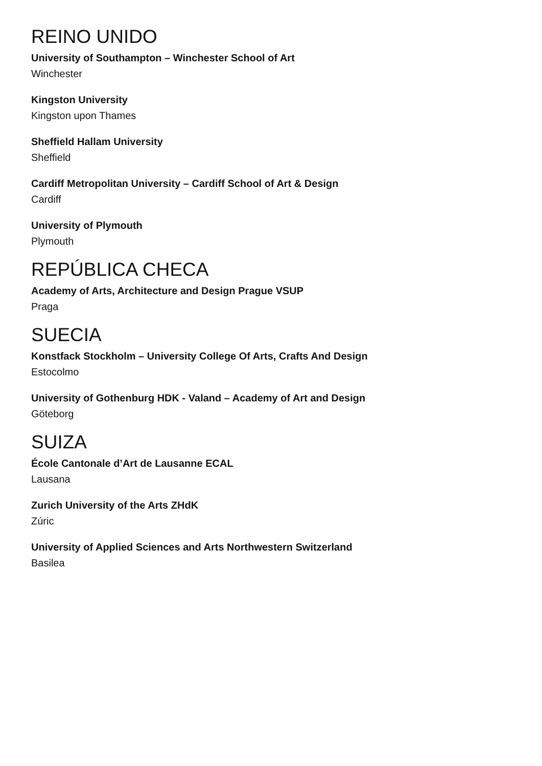REINO UNIDO
University of Southampton – Winchester School of Art
Winchester
Kingston University
Kingston upon Thames
Sheffield Hallam University
Sheffield
Cardiff Metropolitan University – Cardiff School of Art & Design
Cardiff
University of Plymouth
Plymouth
REPÚBLICA CHECA
Academy of Arts, Architecture and Design Prague VSUP
Praga
SUECIA
Konstfack Stockholm – University College Of Arts, Crafts And Design
Estocolmo
University of Gothenburg HDK - Valand – Academy of Art and Design
Göteborg
SUIZA
École Cantonale d’Art de Lausanne ECAL
Lausana
Zurich University of the Arts ZHdK
Zúric
University of Applied Sciences and Arts Northwestern Switzerland
Basilea